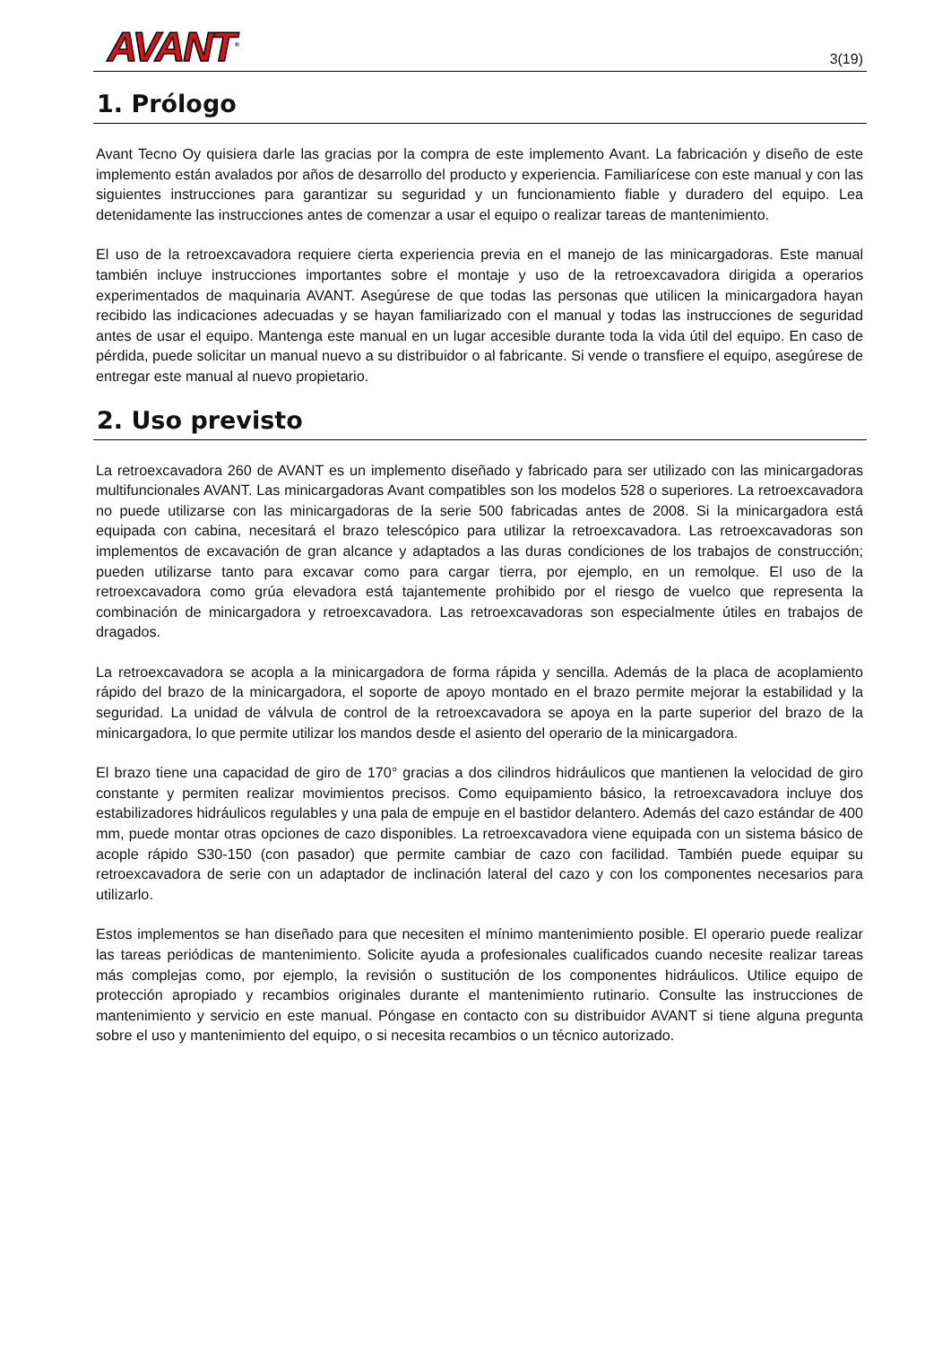AVANT<sup>®</sup>
3(19)
1. Prólogo
Avant Tecno Oy quisiera darle las gracias por la compra de este implemento Avant. La fabricación y diseño de este implemento están avalados por años de desarrollo del producto y experiencia. Familiarícese con este manual y con las siguientes instrucciones para garantizar su seguridad y un funcionamiento fiable y duradero del equipo. Lea detenidamente las instrucciones antes de comenzar a usar el equipo o realizar tareas de mantenimiento.
El uso de la retroexcavadora requiere cierta experiencia previa en el manejo de las minicargadoras. Este manual también incluye instrucciones importantes sobre el montaje y uso de la retroexcavadora dirigida a operarios experimentados de maquinaria AVANT. Asegúrese de que todas las personas que utilicen la minicargadora hayan recibido las indicaciones adecuadas y se hayan familiarizado con el manual y todas las instrucciones de seguridad antes de usar el equipo. Mantenga este manual en un lugar accesible durante toda la vida útil del equipo. En caso de pérdida, puede solicitar un manual nuevo a su distribuidor o al fabricante. Si vende o transfiere el equipo, asegúrese de entregar este manual al nuevo propietario.
2. Uso previsto
La retroexcavadora 260 de AVANT es un implemento diseñado y fabricado para ser utilizado con las minicargadoras multifuncionales AVANT. Las minicargadoras Avant compatibles son los modelos 528 o superiores. La retroexcavadora no puede utilizarse con las minicargadoras de la serie 500 fabricadas antes de 2008. Si la minicargadora está equipada con cabina, necesitará el brazo telescópico para utilizar la retroexcavadora. Las retroexcavadoras son implementos de excavación de gran alcance y adaptados a las duras condiciones de los trabajos de construcción; pueden utilizarse tanto para excavar como para cargar tierra, por ejemplo, en un remolque. El uso de la retroexcavadora como grúa elevadora está tajantemente prohibido por el riesgo de vuelco que representa la combinación de minicargadora y retroexcavadora. Las retroexcavadoras son especialmente útiles en trabajos de dragados.
La retroexcavadora se acopla a la minicargadora de forma rápida y sencilla. Además de la placa de acoplamiento rápido del brazo de la minicargadora, el soporte de apoyo montado en el brazo permite mejorar la estabilidad y la seguridad. La unidad de válvula de control de la retroexcavadora se apoya en la parte superior del brazo de la minicargadora, lo que permite utilizar los mandos desde el asiento del operario de la minicargadora.
El brazo tiene una capacidad de giro de 170° gracias a dos cilindros hidráulicos que mantienen la velocidad de giro constante y permiten realizar movimientos precisos. Como equipamiento básico, la retroexcavadora incluye dos estabilizadores hidráulicos regulables y una pala de empuje en el bastidor delantero. Además del cazo estándar de 400 mm, puede montar otras opciones de cazo disponibles. La retroexcavadora viene equipada con un sistema básico de acople rápido S30-150 (con pasador) que permite cambiar de cazo con facilidad. También puede equipar su retroexcavadora de serie con un adaptador de inclinación lateral del cazo y con los componentes necesarios para utilizarlo.
Estos implementos se han diseñado para que necesiten el mínimo mantenimiento posible. El operario puede realizar las tareas periódicas de mantenimiento. Solicite ayuda a profesionales cualificados cuando necesite realizar tareas más complejas como, por ejemplo, la revisión o sustitución de los componentes hidráulicos. Utilice equipo de protección apropiado y recambios originales durante el mantenimiento rutinario. Consulte las instrucciones de mantenimiento y servicio en este manual. Póngase en contacto con su distribuidor AVANT si tiene alguna pregunta sobre el uso y mantenimiento del equipo, o si necesita recambios o un técnico autorizado.